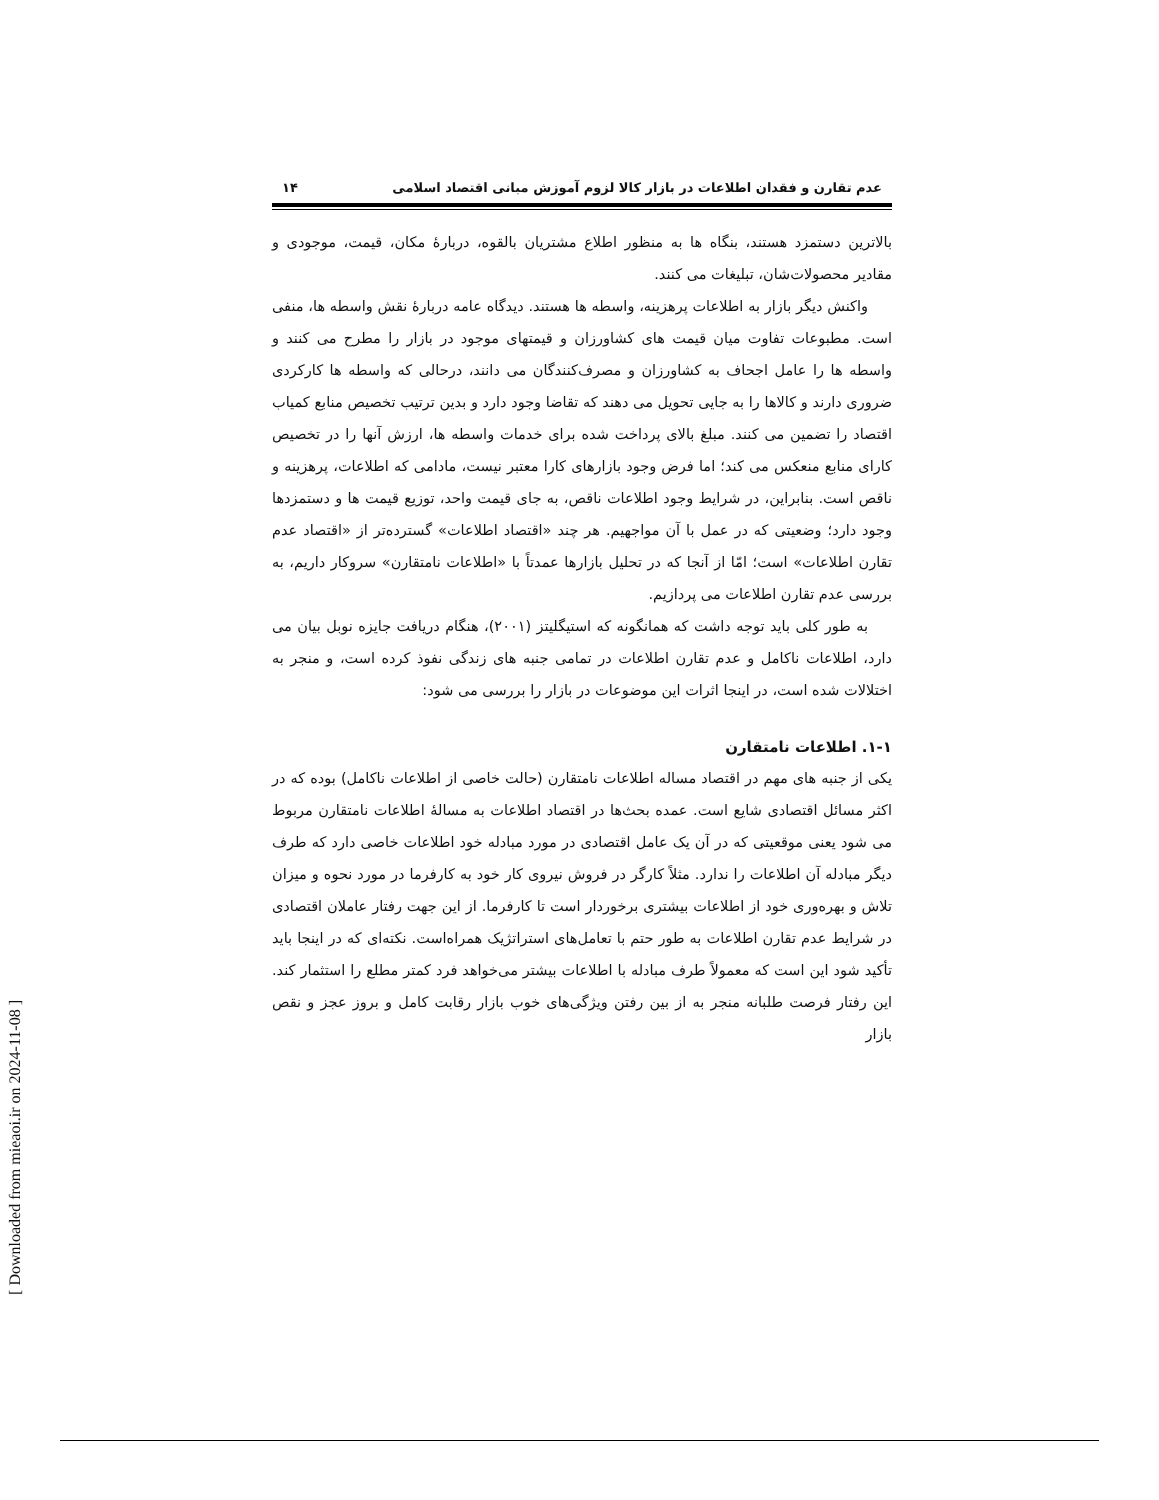[ Downloaded from mieaoi.ir on 2024-11-08 ]
عدم تقارن و فقدان اطلاعات در بازار کالا لزوم آموزش مبانی اقتصاد اسلامی ۱۴
بالاترین دستمزد هستند، بنگاه ها به منظور اطلاع مشتریان بالقوه، دربارهٔ مکان، قیمت، موجودی و مقادیر محصولات‌شان، تبلیغات می کنند.
واکنش دیگر بازار به اطلاعات پرهزینه، واسطه ها هستند. دیدگاه عامه دربارهٔ نقش واسطه ها، منفی است. مطبوعات تفاوت میان قیمت های کشاورزان و قیمتهای موجود در بازار را مطرح می کنند و واسطه ها را عامل اجحاف به کشاورزان و مصرف‌کنندگان می دانند، درحالی که واسطه ها کارکردی ضروری دارند و کالاها را به جایی تحویل می دهند که تقاضا وجود دارد و بدین ترتیب تخصیص منابع کمیاب اقتصاد را تضمین می کنند. مبلغ بالای پرداخت شده برای خدمات واسطه ها، ارزش آنها را در تخصیص کارای منابع منعکس می کند؛ اما فرض وجود بازارهای کارا معتبر نیست، مادامی که اطلاعات، پرهزینه و ناقص است. بنابراین، در شرایط وجود اطلاعات ناقص، به جای قیمت واحد، توزیع قیمت ها و دستمزدها وجود دارد؛ وضعیتی که در عمل با آن مواجهیم. هر چند «اقتصاد اطلاعات» گسترده‌تر از «اقتصاد عدم تقارن اطلاعات» است؛ امّا از آنجا که در تحلیل بازارها عمدتاً با «اطلاعات نامتقارن» سروکار داریم، به بررسی عدم تقارن اطلاعات می پردازیم.
به طور کلی باید توجه داشت که همانگونه که استیگلیتز (۲۰۰۱)، هنگام دریافت جایزه نوبل بیان می دارد، اطلاعات ناکامل و عدم تقارن اطلاعات در تمامی جنبه های زندگی نفوذ کرده است، و منجر به اختلالات شده است، در اینجا اثرات این موضوعات در بازار را بررسی می شود:
۱-۱. اطلاعات نامتقارن
یکی از جنبه های مهم در اقتصاد مساله اطلاعات نامتقارن (حالت خاصی از اطلاعات ناکامل) بوده که در اکثر مسائل اقتصادی شایع است. عمده بحث‌ها در اقتصاد اطلاعات به مسالهٔ اطلاعات نامتقارن مربوط می شود یعنی موقعیتی که در آن یک عامل اقتصادی در مورد مبادله خود اطلاعات خاصی دارد که طرف دیگر مبادله آن اطلاعات را ندارد. مثلاً کارگر در فروش نیروی کار خود به کارفرما در مورد نحوه و میزان تلاش و بهره‌وری خود از اطلاعات بیشتری برخوردار است تا کارفرما. از این جهت رفتار عاملان اقتصادی در شرایط عدم تقارن اطلاعات به طور حتم با تعامل‌های استراتژیک همراه‌است. نکته‌ای که در اینجا باید تأکید شود این است که معمولاً طرف مبادله با اطلاعات بیشتر می‌خواهد فرد کمتر مطلع را استثمار کند. این رفتار فرصت طلبانه منجر به از بین رفتن ویژگی‌های خوب بازار رقابت کامل و بروز عجز و نقص بازار